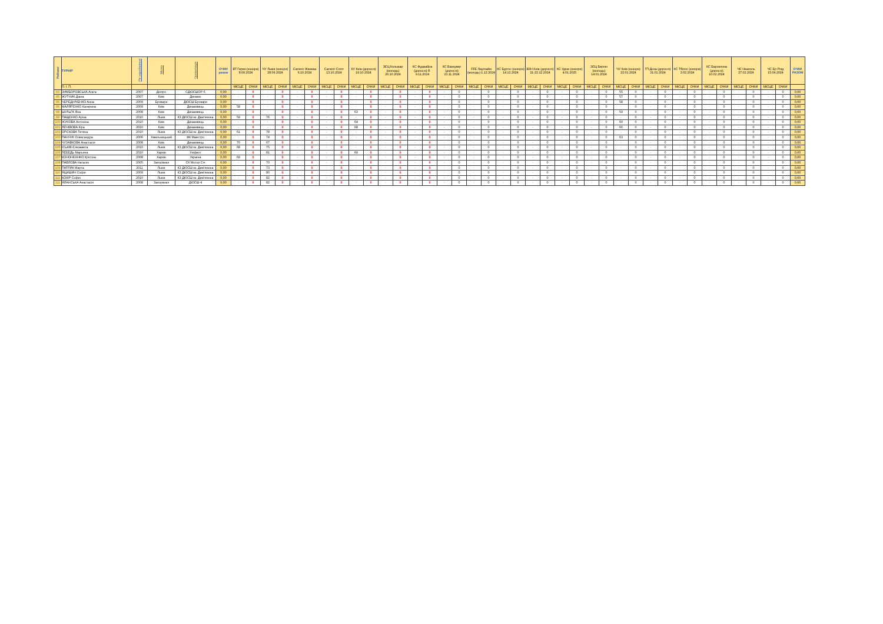| Рейтинг | ТУРНІР | Рік народження | Місто | Організація | ОЧКИ разом | ВТ Герея (юніори) 8.09.2024 | | ЧУ Львів (юніори) 28.09.2024 | | Сателіт Женева 6.10.2024 | | Сателіт Спліт 13.10.2024 | | КУ Київ (дорослі) 19.10.2024 | | ЗЄЦ Кольмар (молодь) 26.10.2024 | | КС Фуджайра (дорослі) 8-9.11.2024 | | КС Ванкувер (дорослі) 23.11.2024 | | FFE Лаупгайм (молодь) 1.12.2024 | | КС Бургос (юніори) 14.12.2024 | | ВЗН Київ (дорослі) 21-22.12.2024 | | КС Удіне (юніори) 4.01.2025 | | ЗЄЦ Берлін (молодь) 14.01.2024 | | ЧУ Київ (юніори) 22.01.2024 | | ГП Доха (дорослі) 31.01.2024 | | КС Тбілісі (юніори) 3.02.2024 | | КС Барселона (дорослі) 10.02.2024 | | ЧЄ Неаполь 27.02.2024 | | ЧС Ер-Ріяд 15.04.2024 | | ОЧКИ РАЗОМ |
| --- | --- | --- | --- | --- | --- | --- | --- | --- | --- | --- | --- | --- | --- | --- | --- | --- | --- | --- | --- | --- | --- | --- | --- | --- | --- | --- | --- | --- | --- | --- | --- | --- | --- | --- | --- | --- | --- | --- | --- | --- | --- | --- | --- | --- |
| | П. І. П. | | | | | МІСЦЕ | ОЧКИ | МІСЦЕ | ОЧКИ | МІСЦЕ | ОЧКИ | МІСЦЕ | ОЧКИ | МІСЦЕ | ОЧКИ | МІСЦЕ | ОЧКИ | МІСЦЕ | ОЧКИ | МІСЦЕ | ОЧКИ | МІСЦЕ | ОЧКИ | МІСЦЕ | ОЧКИ | МІСЦЕ | ОЧКИ | МІСЦЕ | ОЧКИ | МІСЦЕ | ОЧКИ | МІСЦЕ | ОЧКИ | МІСЦЕ | ОЧКИ | МІСЦЕ | ОЧКИ | МІСЦЕ | ОЧКИ | МІСЦЕ | ОЧКИ | МІСЦЕ | ОЧКИ | |
| 93 | ЗИМБОРОВСЬКА Агата | 2007 | Дніпро | СДЮСШОР-6 | 0,00 | - | 0 | - | 0 | - | 0 | - | 0 | - | 0 | - | 0 | - | 0 | - | 0 | - | 0 | - | 0 | - | 0 | - | 0 | - | 0 | 55 | 0 | - | 0 | - | 0 | - | 0 | - | 0 | - | 0 | 0,00 |
| 95 | ЖУТНИК Діана | 2007 | Київ | Динамо | 0,00 | - | 0 | - | 0 | - | 0 | - | 0 | - | 0 | - | 0 | - | 0 | - | 0 | - | 0 | - | 0 | - | 0 | - | 0 | - | 0 | 57 | 0 | - | 0 | - | 0 | - | 0 | - | 0 | - | 0 | 0,00 |
| 96 | ЧЕРЕДНІЧЕНКО Анна | 2009 | Бровари | ДЮСШ Бровари | 0,00 | - | 0 | - | 0 | - | 0 | - | 0 | - | 0 | - | 0 | - | 0 | - | 0 | - | 0 | - | 0 | - | 0 | - | 0 | - | 0 | 58 | 0 | - | 0 | - | 0 | - | 0 | - | 0 | - | 0 | 0,00 |
| 96 | МАЛЯРЕНКО Катерина | 2009 | Київ | Динамівець | 0,00 | 58 | 0 | - | 0 | - | 0 | - | 0 | - | 0 | - | 0 | - | 0 | - | 0 | - | 0 | - | 0 | - | 0 | - | 0 | - | 0 | - | 0 | - | 0 | - | 0 | - | 0 | - | 0 | - | 0 | 0,00 |
| 98 | ШУЛЬГА Яна | 2008 | Київ | Динамівець | 0,00 | - | 0 | - | 0 | - | 0 | - | 0 | 63 | 0 | - | 0 | - | 0 | - | 0 | - | 0 | - | 0 | - | 0 | - | 0 | - | 0 | 59 | 0 | - | 0 | - | 0 | - | 0 | - | 0 | - | 0 | 0,00 |
| 99 | ПАЩЕНКО Аріна | 2010 | Львів | КЗ ДЮСШ ім. Дем'янюка | 0,00 | 59 | 0 | 76 | 0 | - | 0 | - | 0 | - | 0 | - | 0 | - | 0 | - | 0 | - | 0 | - | 0 | - | 0 | - | 0 | - | 0 | - | 0 | - | 0 | - | 0 | - | 0 | - | 0 | - | 0 | 0,00 |
| 100 | ЖУКОВА Антоніна | 2010 | Київ | Динамівець | 0,00 | - | 0 | - | 0 | - | 0 | - | 0 | 64 | 0 | - | 0 | - | 0 | - | 0 | - | 0 | - | 0 | - | 0 | - | 0 | - | 0 | 60 | 0 | - | 0 | - | 0 | - | 0 | - | 0 | - | 0 | 0,00 |
| 101 | ЛЄНІВОВА Кіра | 2010 | Київ | Динамівець | 0,00 | - | 0 | - | 0 | - | 0 | - | 0 | 68 | 0 | - | 0 | - | 0 | - | 0 | - | 0 | - | 0 | - | 0 | - | 0 | - | 0 | 60 | 0 | - | 0 | - | 0 | - | 0 | - | 0 | - | 0 | 0,00 |
| 102 | ОРЄХОВА Тетяна | 2010 | Львів | КЗ ДЮСШ ім. Дем'янюка | 0,00 | 61 | 0 | 78 | 0 | - | 0 | - | 0 | - | 0 | - | 0 | - | 0 | - | 0 | - | 0 | - | 0 | - | 0 | - | 0 | - | 0 | - | 0 | - | 0 | - | 0 | - | 0 | - | 0 | - | 0 | 0,00 |
| 103 | ПАНЧУК Олександра | 2006 | Хмельницький | ФК Маестро | 0,00 | - | 0 | 74 | 0 | - | 0 | - | 0 | - | 0 | - | 0 | - | 0 | - | 0 | - | 0 | - | 0 | - | 0 | - | 0 | - | 0 | 63 | 0 | - | 0 | - | 0 | - | 0 | - | 0 | - | 0 | 0,00 |
| 104 | ЧУЗАВКОВА Анастасія | 2008 | Київ | Динамівець | 0,00 | 70 | 0 | 67 | 0 | - | 0 | - | 0 | - | 0 | - | 0 | - | 0 | - | 0 | - | 0 | - | 0 | - | 0 | - | 0 | - | 0 | - | 0 | - | 0 | - | 0 | - | 0 | - | 0 | - | 0 | 0,00 |
| 105 | ІСЬКІВ Єлизавета | 2010 | Львів | КЗ ДЮСШ ім. Дем'янюка | 0,00 | 68 | 0 | 75 | 0 | - | 0 | - | 0 | - | 0 | - | 0 | - | 0 | - | 0 | - | 0 | - | 0 | - | 0 | - | 0 | - | 0 | - | 0 | - | 0 | - | 0 | - | 0 | - | 0 | - | 0 | 0,00 |
| 106 | ЛЕБЕДЬ Марьяна | 2010 | Харків | Уніфехт | 0,00 | - | 0 | 81 | 0 | - | 0 | - | 0 | 69 | 0 | - | 0 | - | 0 | - | 0 | - | 0 | - | 0 | - | 0 | - | 0 | - | 0 | - | 0 | - | 0 | - | 0 | - | 0 | - | 0 | - | 0 | 0,00 |
| 107 | КОНОНЕННКО Крістіна | 2008 | Харків | Україна | 0,00 | 69 | 0 | - | 0 | - | 0 | - | 0 | - | 0 | - | 0 | - | 0 | - | 0 | - | 0 | - | 0 | - | 0 | - | 0 | - | 0 | - | 0 | - | 0 | - | 0 | - | 0 | - | 0 | - | 0 | 0,00 |
| 108 | ПАВЛОВА Наталія | 2005 | Запоріжжя | СК Мотор Січ | 0,00 | - | 0 | 70 | 0 | - | 0 | - | 0 | - | 0 | - | 0 | - | 0 | - | 0 | - | 0 | - | 0 | - | 0 | - | 0 | - | 0 | - | 0 | - | 0 | - | 0 | - | 0 | - | 0 | - | 0 | 0,00 |
| 109 | ПАТРИК Марта | 2011 | Львів | КЗ ДЮСШ ім. Дем'янюка | 0,00 | - | 0 | 73 | 0 | - | 0 | - | 0 | - | 0 | - | 0 | - | 0 | - | 0 | - | 0 | - | 0 | - | 0 | - | 0 | - | 0 | - | 0 | - | 0 | - | 0 | - | 0 | - | 0 | - | 0 | 0,00 |
| 110 | ЯЦИШИН Софія | 2009 | Львів | КЗ ДЮСШ ім. Дем'янюка | 0,00 | - | 0 | 80 | 0 | - | 0 | - | 0 | - | 0 | - | 0 | - | 0 | - | 0 | - | 0 | - | 0 | - | 0 | - | 0 | - | 0 | - | 0 | - | 0 | - | 0 | - | 0 | - | 0 | - | 0 | 0,00 |
| 111 | КОКІР Софія | 2010 | Львів | КЗ ДЮСШ ім. Дем'янюка | 0,00 | - | 0 | 82 | 0 | - | 0 | - | 0 | - | 0 | - | 0 | - | 0 | - | 0 | - | 0 | - | 0 | - | 0 | - | 0 | - | 0 | - | 0 | - | 0 | - | 0 | - | 0 | - | 0 | - | 0 | 0,00 |
| 111 | ЯЛАНСЬКА Анастасія | 2008 | Запоріжжя | ДЮСШ-4 | 0,00 | - | 0 | 82 | 0 | - | 0 | - | 0 | - | 0 | - | 0 | - | 0 | - | 0 | - | 0 | - | 0 | - | 0 | - | 0 | - | 0 | - | 0 | - | 0 | - | 0 | - | 0 | - | 0 | - | 0 | 0,00 |